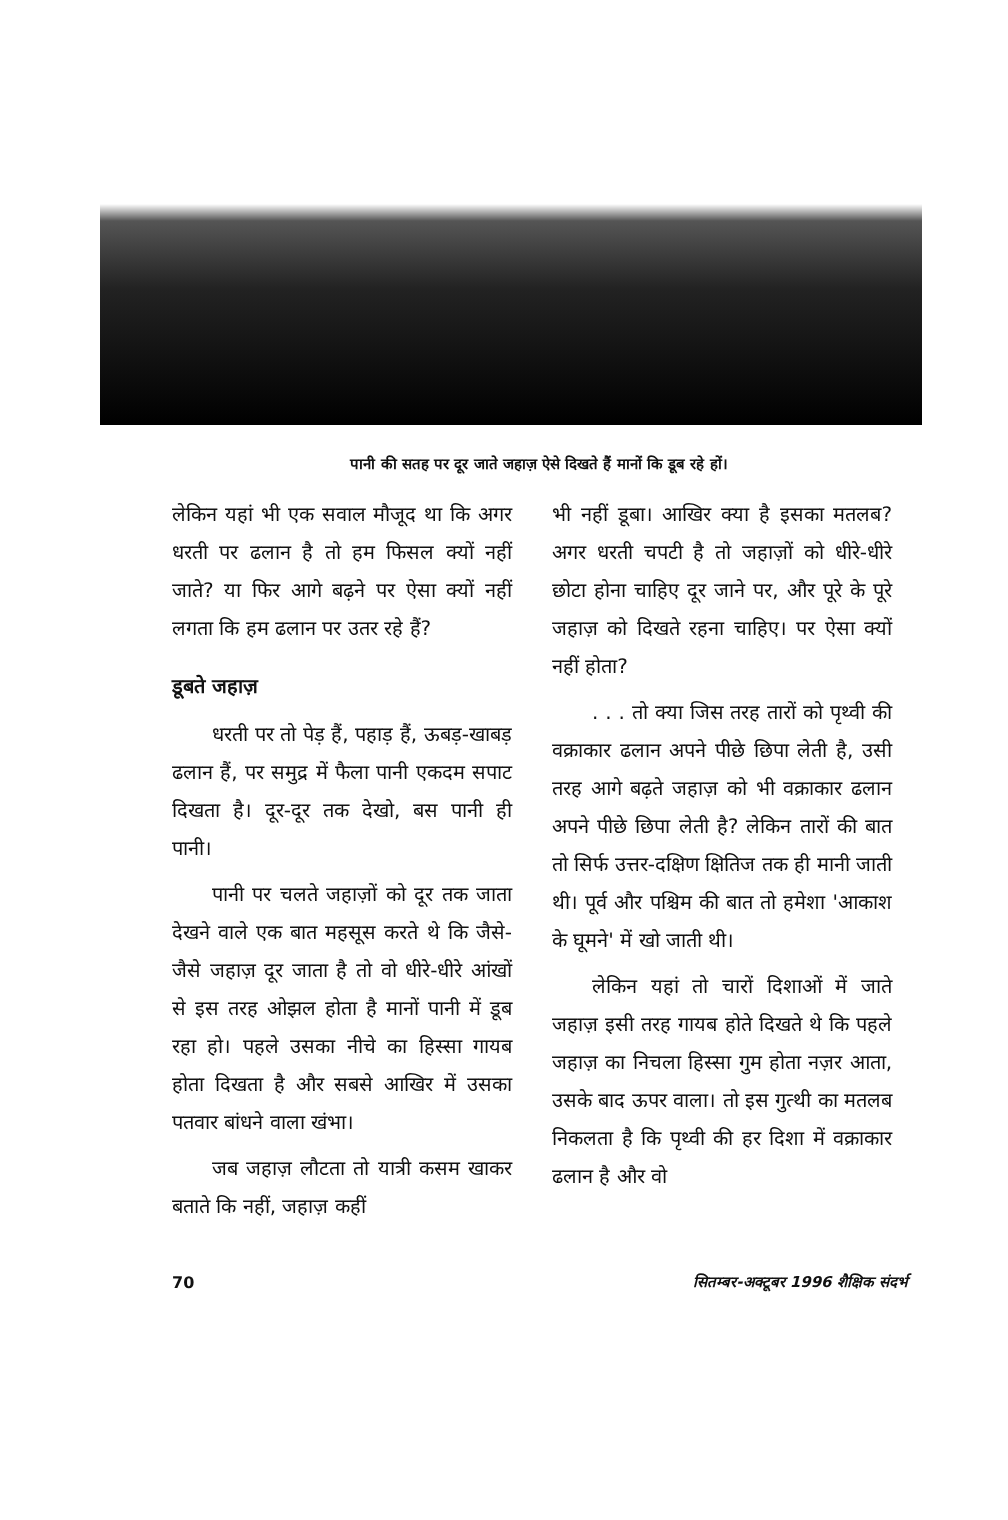पानी की सतह पर दूर जाते जहाज़ ऐसे दिखते हैं मानों कि डूब रहे हों।
लेकिन यहां भी एक सवाल मौजूद था कि अगर धरती पर ढलान है तो हम फिसल क्यों नहीं जाते? या फिर आगे बढ़ने पर ऐसा क्यों नहीं लगता कि हम ढलान पर उतर रहे हैं?
डूबते जहाज़
धरती पर तो पेड़ हैं, पहाड़ हैं, ऊबड़-खाबड़ ढलान हैं, पर समुद्र में फैला पानी एकदम सपाट दिखता है। दूर-दूर तक देखो, बस पानी ही पानी।
पानी पर चलते जहाज़ों को दूर तक जाता देखने वाले एक बात महसूस करते थे कि जैसे-जैसे जहाज़ दूर जाता है तो वो धीरे-धीरे आंखों से इस तरह ओझल होता है मानों पानी में डूब रहा हो। पहले उसका नीचे का हिस्सा गायब होता दिखता है और सबसे आखिर में उसका पतवार बांधने वाला खंभा।
जब जहाज़ लौटता तो यात्री कसम खाकर बताते कि नहीं, जहाज़ कहीं
भी नहीं डूबा। आखिर क्या है इसका मतलब? अगर धरती चपटी है तो जहाज़ों को धीरे-धीरे छोटा होना चाहिए दूर जाने पर, और पूरे के पूरे जहाज़ को दिखते रहना चाहिए। पर ऐसा क्यों नहीं होता?
. . . तो क्या जिस तरह तारों को पृथ्वी की वक्राकार ढलान अपने पीछे छिपा लेती है, उसी तरह आगे बढ़ते जहाज़ को भी वक्राकार ढलान अपने पीछे छिपा लेती है? लेकिन तारों की बात तो सिर्फ उत्तर-दक्षिण क्षितिज तक ही मानी जाती थी। पूर्व और पश्चिम की बात तो हमेशा 'आकाश के घूमने' में खो जाती थी।
लेकिन यहां तो चारों दिशाओं में जाते जहाज़ इसी तरह गायब होते दिखते थे कि पहले जहाज़ का निचला हिस्सा गुम होता नज़र आता, उसके बाद ऊपर वाला। तो इस गुत्थी का मतलब निकलता है कि पृथ्वी की हर दिशा में वक्राकार ढलान है और वो
70 सितम्बर-अक्टूबर 1996 शैक्षिक संदर्भ